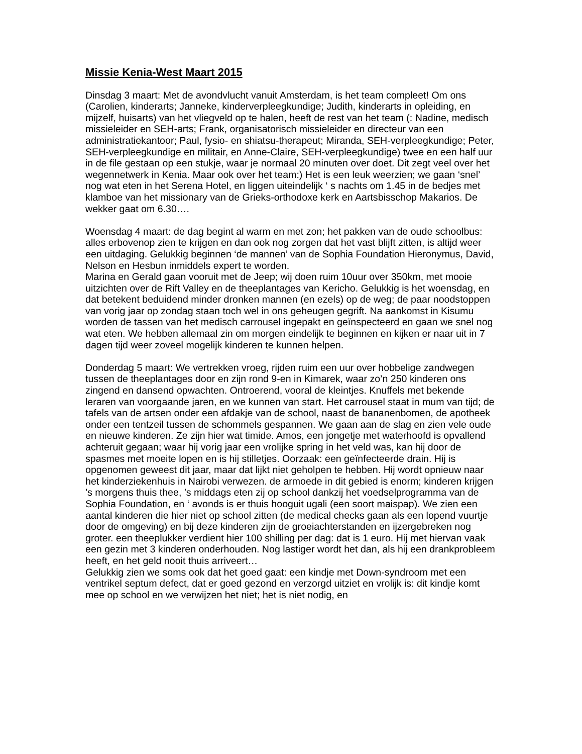Missie Kenia-West Maart 2015
Dinsdag 3 maart: Met de avondvlucht vanuit Amsterdam, is het team compleet! Om ons (Carolien, kinderarts; Janneke, kinderverpleegkundige; Judith, kinderarts in opleiding, en mijzelf, huisarts) van het vliegveld op te halen, heeft de rest van het team (: Nadine, medisch missieleider en SEH-arts; Frank, organisatorisch missieleider en directeur van een administratiekantoor; Paul, fysio- en shiatsu-therapeut; Miranda, SEH-verpleegkundige; Peter, SEH-verpleegkundige en militair, en Anne-Claire, SEH-verpleegkundige) twee en een half uur in de file gestaan op een stukje, waar je normaal 20 minuten over doet. Dit zegt veel over het wegennetwerk in Kenia. Maar ook over het team:) Het is een leuk weerzien; we gaan ‘snel’ nog wat eten in het Serena Hotel, en liggen uiteindelijk ‘ s nachts om 1.45 in de bedjes met klamboe van het missionary van de Grieks-orthodoxe kerk en Aartsbisschop Makarios. De wekker gaat om 6.30….
Woensdag 4 maart: de dag begint al warm en met zon; het pakken van de oude schoolbus: alles erbovenop zien te krijgen en dan ook nog zorgen dat het vast blijft zitten, is altijd weer een uitdaging. Gelukkig beginnen ‘de mannen’ van de Sophia Foundation Hieronymus, David, Nelson en Hesbun inmiddels expert te worden.
Marina en Gerald gaan vooruit met de Jeep; wij doen ruim 10uur over 350km, met mooie uitzichten over de Rift Valley en de theeplantages van Kericho. Gelukkig is het woensdag, en dat betekent beduidend minder dronken mannen (en ezels) op de weg; de paar noodstoppen van vorig jaar op zondag staan toch wel in ons geheugen gegrift. Na aankomst in Kisumu worden de tassen van het medisch carrousel ingepakt en geïnspecteerd en gaan we snel nog wat eten. We hebben allemaal zin om morgen eindelijk te beginnen en kijken er naar uit in 7 dagen tijd weer zoveel mogelijk kinderen te kunnen helpen.
Donderdag 5 maart: We vertrekken vroeg, rijden ruim een uur over hobbelige zandwegen tussen de theeplantages door en zijn rond 9-en in Kimarek, waar zo’n 250 kinderen ons zingend en dansend opwachten. Ontroerend, vooral de kleintjes. Knuffels met bekende leraren van voorgaande jaren, en we kunnen van start. Het carrousel staat in mum van tijd; de tafels van de artsen onder een afdakje van de school, naast de bananenbomen, de apotheek onder een tentzeil tussen de schommels gespannen. We gaan aan de slag en zien vele oude en nieuwe kinderen. Ze zijn hier wat timide. Amos, een jongetje met waterhoofd is opvallend achteruit gegaan; waar hij vorig jaar een vrolijke spring in het veld was, kan hij door de spasmes met moeite lopen en is hij stilletjes. Oorzaak: een geïnfecteerde drain. Hij is opgenomen geweest dit jaar, maar dat lijkt niet geholpen te hebben. Hij wordt opnieuw naar het kinderziekenhuis in Nairobi verwezen. de armoede in dit gebied is enorm; kinderen krijgen ’s morgens thuis thee, ’s middags eten zij op school dankzij het voedselprogramma van de Sophia Foundation, en ‘ avonds is er thuis hooguit ugali (een soort maispap). We zien een aantal kinderen die hier niet op school zitten (de medical checks gaan als een lopend vuurtje door de omgeving) en bij deze kinderen zijn de groeiachterstanden en ijzergebreken nog groter. een theeplukker verdient hier 100 shilling per dag: dat is 1 euro. Hij met hiervan vaak een gezin met 3 kinderen onderhouden. Nog lastiger wordt het dan, als hij een drankprobleem heeft, en het geld nooit thuis arriveert…
Gelukkig zien we soms ook dat het goed gaat: een kindje met Down-syndroom met een ventrikel septum defect, dat er goed gezond en verzorgd uitziet en vrolijk is: dit kindje komt mee op school en we verwijzen het niet; het is niet nodig, en